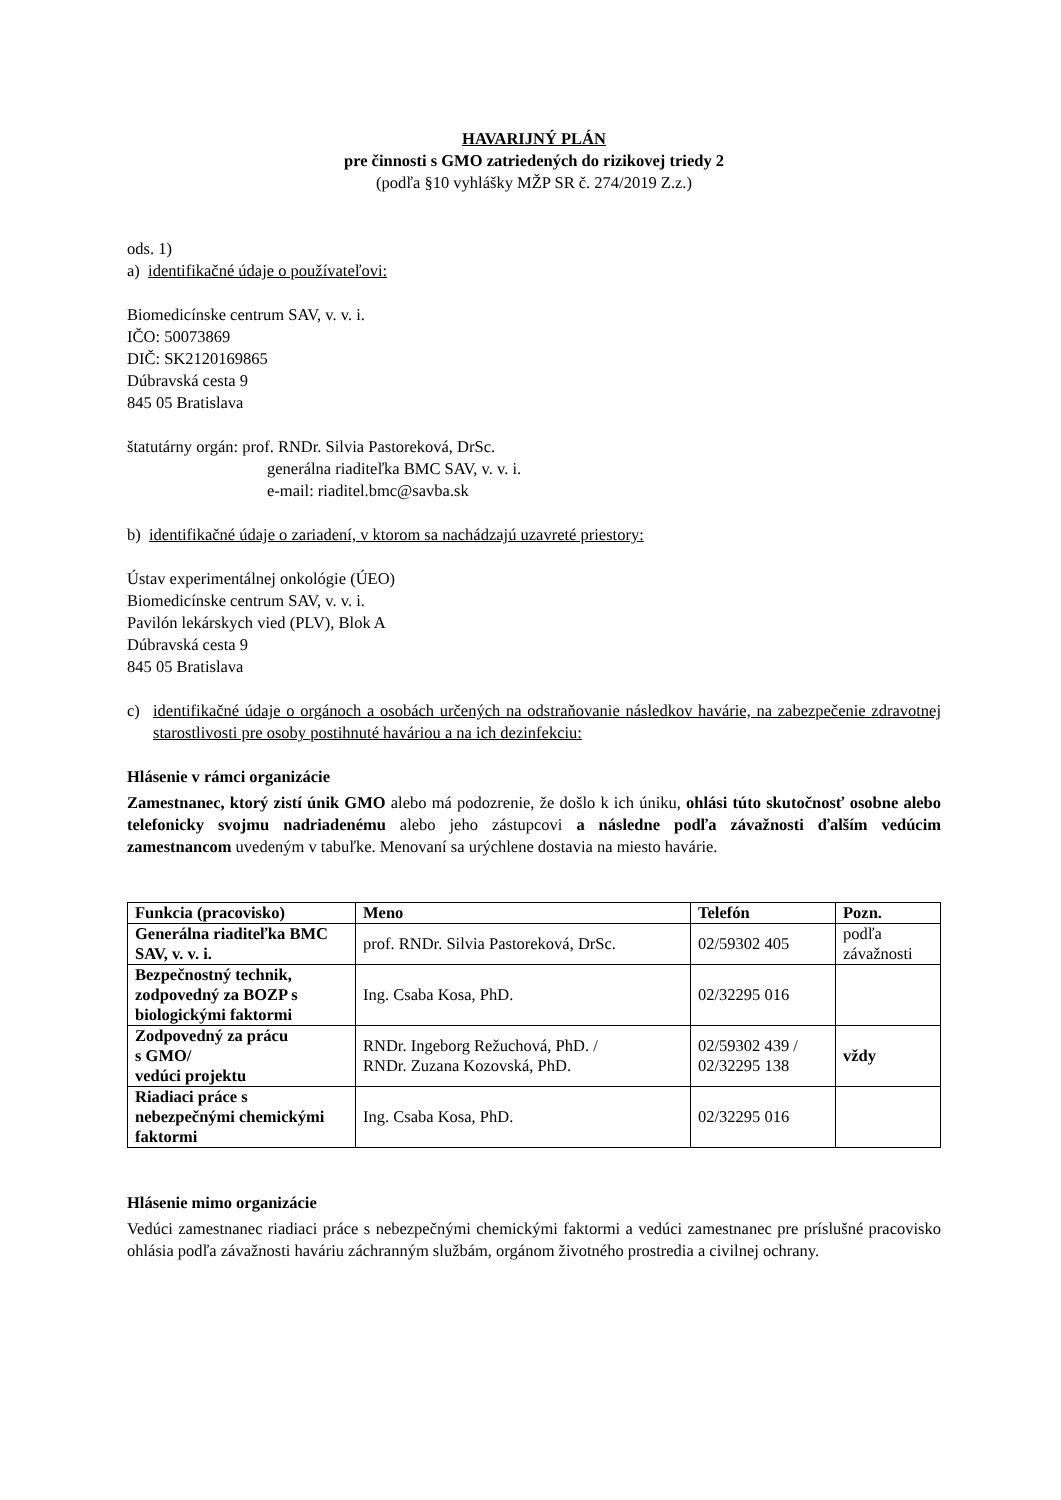HAVARIJNÝ PLÁN
pre činnosti s GMO zatriedených do rizikovej triedy 2
(podľa §10 vyhlášky MŽP SR č. 274/2019 Z.z.)
ods. 1)
a) identifikačné údaje o používateľovi:
Biomedicínske centrum SAV, v. v. i.
IČO: 50073869
DIČ: SK2120169865
Dúbravská cesta 9
845 05 Bratislava
štatutárny orgán: prof. RNDr. Silvia Pastoreková, DrSc.
generálna riaditeľka BMC SAV, v. v. i.
e-mail: riaditel.bmc@savba.sk
b) identifikačné údaje o zariadení, v ktorom sa nachádzajú uzavreté priestory:
Ústav experimentálnej onkológie (ÚEO)
Biomedicínske centrum SAV, v. v. i.
Pavilón lekárskych vied (PLV), Blok A
Dúbravská cesta 9
845 05 Bratislava
c) identifikačné údaje o orgánoch a osobách určených na odstraňovanie následkov havárie, na zabezpečenie zdravotnej starostlivosti pre osoby postihnuté haváriou a na ich dezinfekciu:
Hlásenie v rámci organizácie
Zamestnanec, ktorý zistí únik GMO alebo má podozrenie, že došlo k ich úniku, ohlási túto skutočnosť osobne alebo telefonicky svojmu nadriadenému alebo jeho zástupcovi a následne podľa závažnosti ďalším vedúcim zamestnancom uvedeným v tabuľke. Menovaní sa urýchlene dostavia na miesto havárie.
| Funkcia (pracovisko) | Meno | Telefón | Pozn. |
| --- | --- | --- | --- |
| Generálna riaditeľka BMC SAV, v. v. i. | prof. RNDr. Silvia Pastoreková, DrSc. | 02/59302 405 | podľa závažnosti |
| Bezpečnostný technik, zodpovedný za BOZP s biologickými faktormi | Ing. Csaba Kosa, PhD. | 02/32295 016 | |
| Zodpovedný za prácu s GMO/ vedúci projektu | RNDr. Ingeborg Režuchová, PhD. / RNDr. Zuzana Kozovská, PhD. | 02/59302 439 / 02/32295 138 | vždy |
| Riadiaci práce s nebezpečnými chemickými faktormi | Ing. Csaba Kosa, PhD. | 02/32295 016 | |
Hlásenie mimo organizácie
Vedúci zamestnanec riadiaci práce s nebezpečnými chemickými faktormi a vedúci zamestnanec pre príslušné pracovisko ohlásia podľa závažnosti haváriu záchranným službám, orgánom životného prostredia a civilnej ochrany.